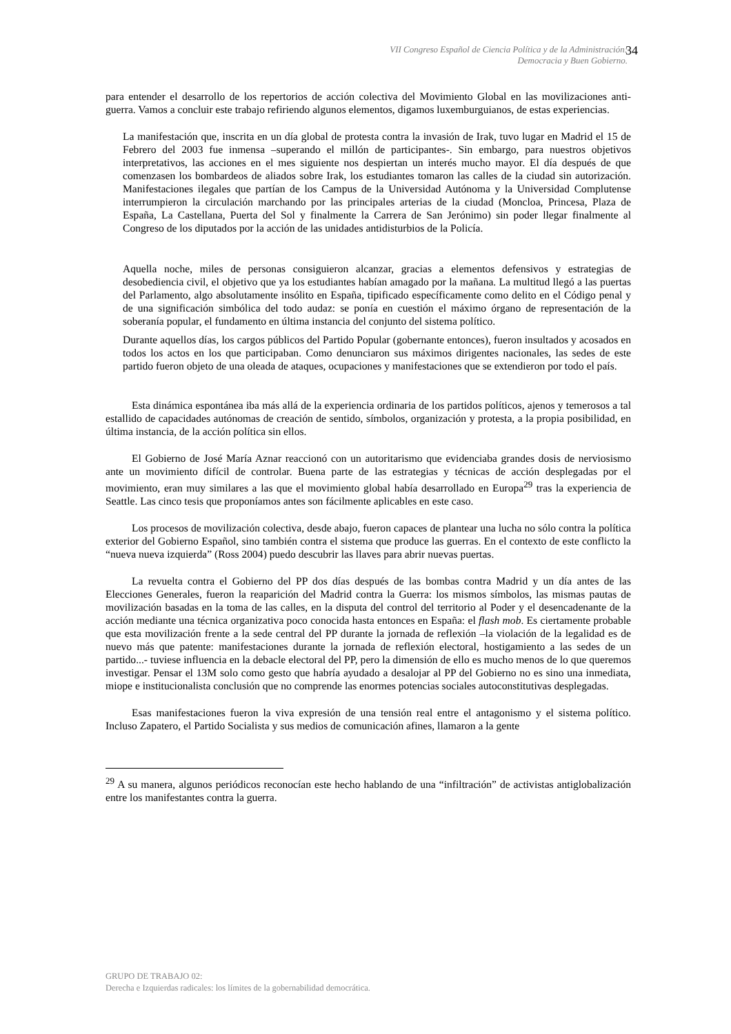VII Congreso Español de Ciencia Política y de la Administración:
Democracia y Buen Gobierno.
34
para entender el desarrollo de los repertorios de acción colectiva del Movimiento Global en las movilizaciones anti-guerra. Vamos a concluir este trabajo refiriendo algunos elementos, digamos luxemburguianos, de estas experiencias.
La manifestación que, inscrita en un día global de protesta contra la invasión de Irak, tuvo lugar en Madrid el 15 de Febrero del 2003 fue inmensa –superando el millón de participantes-. Sin embargo, para nuestros objetivos interpretativos, las acciones en el mes siguiente nos despiertan un interés mucho mayor. El día después de que comenzasen los bombardeos de aliados sobre Irak, los estudiantes tomaron las calles de la ciudad sin autorización. Manifestaciones ilegales que partían de los Campus de la Universidad Autónoma y la Universidad Complutense interrumpieron la circulación marchando por las principales arterias de la ciudad (Moncloa, Princesa, Plaza de España, La Castellana, Puerta del Sol y finalmente la Carrera de San Jerónimo) sin poder llegar finalmente al Congreso de los diputados por la acción de las unidades antidisturbios de la Policía.
Aquella noche, miles de personas consiguieron alcanzar, gracias a elementos defensivos y estrategias de desobediencia civil, el objetivo que ya los estudiantes habían amagado por la mañana. La multitud llegó a las puertas del Parlamento, algo absolutamente insólito en España, tipificado específicamente como delito en el Código penal y de una significación simbólica del todo audaz: se ponía en cuestión el máximo órgano de representación de la soberanía popular, el fundamento en última instancia del conjunto del sistema político.
Durante aquellos días, los cargos públicos del Partido Popular (gobernante entonces), fueron insultados y acosados en todos los actos en los que participaban. Como denunciaron sus máximos dirigentes nacionales, las sedes de este partido fueron objeto de una oleada de ataques, ocupaciones y manifestaciones que se extendieron por todo el país.
Esta dinámica espontánea iba más allá de la experiencia ordinaria de los partidos políticos, ajenos y temerosos a tal estallido de capacidades autónomas de creación de sentido, símbolos, organización y protesta, a la propia posibilidad, en última instancia, de la acción política sin ellos.
El Gobierno de José María Aznar reaccionó con un autoritarismo que evidenciaba grandes dosis de nerviosismo ante un movimiento difícil de controlar. Buena parte de las estrategias y técnicas de acción desplegadas por el movimiento, eran muy similares a las que el movimiento global había desarrollado en Europa<sup>29</sup> tras la experiencia de Seattle. Las cinco tesis que proponíamos antes son fácilmente aplicables en este caso.
Los procesos de movilización colectiva, desde abajo, fueron capaces de plantear una lucha no sólo contra la política exterior del Gobierno Español, sino también contra el sistema que produce las guerras. En el contexto de este conflicto la “nueva nueva izquierda” (Ross 2004) puedo descubrir las llaves para abrir nuevas puertas.
La revuelta contra el Gobierno del PP dos días después de las bombas contra Madrid y un día antes de las Elecciones Generales, fueron la reaparición del Madrid contra la Guerra: los mismos símbolos, las mismas pautas de movilización basadas en la toma de las calles, en la disputa del control del territorio al Poder y el desencadenante de la acción mediante una técnica organizativa poco conocida hasta entonces en España: el flash mob. Es ciertamente probable que esta movilización frente a la sede central del PP durante la jornada de reflexión –la violación de la legalidad es de nuevo más que patente: manifestaciones durante la jornada de reflexión electoral, hostigamiento a las sedes de un partido...- tuviese influencia en la debacle electoral del PP, pero la dimensión de ello es mucho menos de lo que queremos investigar. Pensar el 13M solo como gesto que habría ayudado a desalojar al PP del Gobierno no es sino una inmediata, miope e institucionalista conclusión que no comprende las enormes potencias sociales autoconstitutivas desplegadas.
Esas manifestaciones fueron la viva expresión de una tensión real entre el antagonismo y el sistema político. Incluso Zapatero, el Partido Socialista y sus medios de comunicación afines, llamaron a la gente
<sup>29</sup> A su manera, algunos periódicos reconocían este hecho hablando de una “infiltración” de activistas antiglobalización entre los manifestantes contra la guerra.
GRUPO DE TRABAJO 02:
Derecha e Izquierdas radicales: los límites de la gobernabilidad democrática.